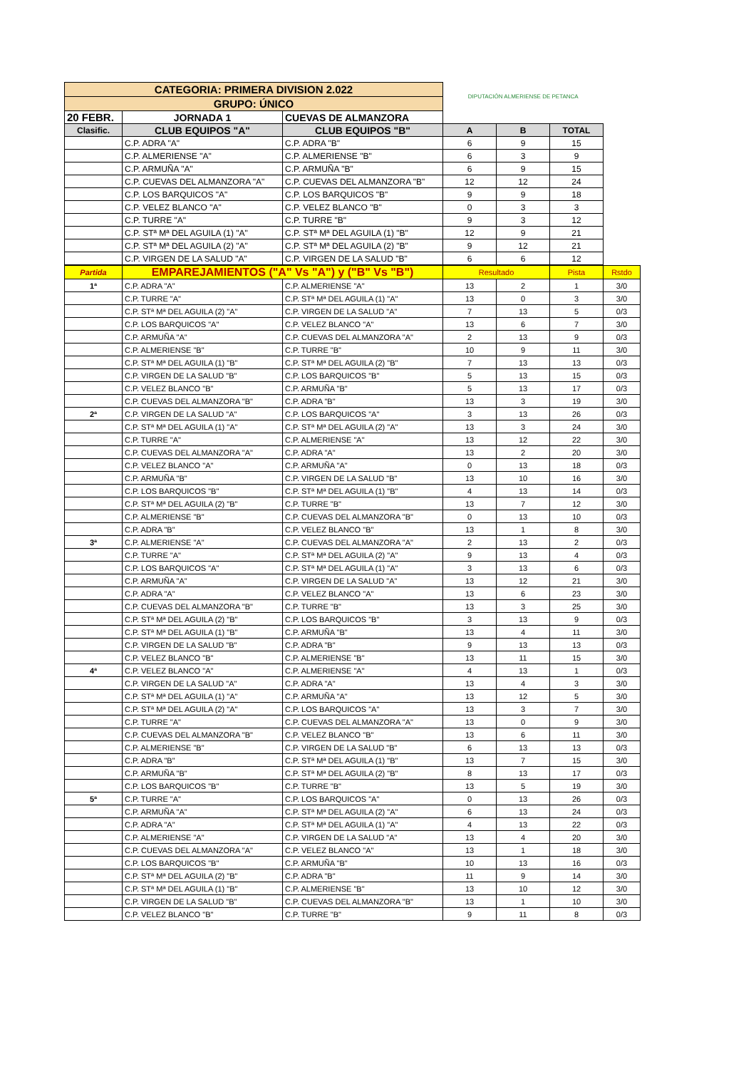| CATEGORIA: PRIMERA DIVISION 2.022 | | | DIPUTACIÓN ALMERIENSE DE PETANCA | | |
| GRUPO: ÚNICO | | | | | |
| 20 FEBR. | JORNADA 1 | CUEVAS DE ALMANZORA | | | |
| Clasific. | CLUB EQUIPOS "A" | CLUB EQUIPOS "B" | A | B | TOTAL |
| | C.P. ADRA "A" | C.P. ADRA "B" | 6 | 9 | 15 |
| | C.P. ALMERIENSE "A" | C.P. ALMERIENSE "B" | 6 | 3 | 9 |
| | C.P. ARMUÑA "A" | C.P. ARMUÑA "B" | 6 | 9 | 15 |
| | C.P. CUEVAS DEL ALMANZORA "A" | C.P. CUEVAS DEL ALMANZORA "B" | 12 | 12 | 24 |
| | C.P. LOS BARQUICOS "A" | C.P. LOS BARQUICOS "B" | 9 | 9 | 18 |
| | C.P. VELEZ BLANCO "A" | C.P. VELEZ BLANCO "B" | 0 | 3 | 3 |
| | C.P. TURRE "A" | C.P. TURRE "B" | 9 | 3 | 12 |
| | C.P. STª Mª DEL AGUILA (1) "A" | C.P. STª Mª DEL AGUILA (1) "B" | 12 | 9 | 21 |
| | C.P. STª Mª DEL AGUILA (2) "A" | C.P. STª Mª DEL AGUILA (2) "B" | 9 | 12 | 21 |
| | C.P. VIRGEN DE LA SALUD "A" | C.P. VIRGEN DE LA SALUD "B" | 6 | 6 | 12 |
| Partida | EMPAREJAMIENTOS ("A" Vs "A") y ("B" Vs "B") | | Resultado | | Pista | Rstdo |
| 1ª | C.P. ADRA "A" | C.P. ALMERIENSE "A" | 13 | 2 | 1 | 3/0 |
| | C.P. TURRE "A" | C.P. STª Mª DEL AGUILA (1) "A" | 13 | 0 | 3 | 3/0 |
| | C.P. STª Mª DEL AGUILA (2) "A" | C.P. VIRGEN DE LA SALUD "A" | 7 | 13 | 5 | 0/3 |
| | C.P. LOS BARQUICOS "A" | C.P. VELEZ BLANCO "A" | 13 | 6 | 7 | 3/0 |
| | C.P. ARMUÑA "A" | C.P. CUEVAS DEL ALMANZORA "A" | 2 | 13 | 9 | 0/3 |
| | C.P. ALMERIENSE "B" | C.P. TURRE "B" | 10 | 9 | 11 | 3/0 |
| | C.P. STª Mª DEL AGUILA (1) "B" | C.P. STª Mª DEL AGUILA (2) "B" | 7 | 13 | 13 | 0/3 |
| | C.P. VIRGEN DE LA SALUD "B" | C.P. LOS BARQUICOS "B" | 5 | 13 | 15 | 0/3 |
| | C.P. VELEZ BLANCO "B" | C.P. ARMUÑA "B" | 5 | 13 | 17 | 0/3 |
| | C.P. CUEVAS DEL ALMANZORA "B" | C.P. ADRA "B" | 13 | 3 | 19 | 3/0 |
| 2ª | C.P. VIRGEN DE LA SALUD "A" | C.P. LOS BARQUICOS "A" | 3 | 13 | 26 | 0/3 |
| | C.P. STª Mª DEL AGUILA (1) "A" | C.P. STª Mª DEL AGUILA (2) "A" | 13 | 3 | 24 | 3/0 |
| | C.P. TURRE "A" | C.P. ALMERIENSE "A" | 13 | 12 | 22 | 3/0 |
| | C.P. CUEVAS DEL ALMANZORA "A" | C.P. ADRA "A" | 13 | 2 | 20 | 3/0 |
| | C.P. VELEZ BLANCO "A" | C.P. ARMUÑA "A" | 0 | 13 | 18 | 0/3 |
| | C.P. ARMUÑA "B" | C.P. VIRGEN DE LA SALUD "B" | 13 | 10 | 16 | 3/0 |
| | C.P. LOS BARQUICOS "B" | C.P. STª Mª DEL AGUILA (1) "B" | 4 | 13 | 14 | 0/3 |
| | C.P. STª Mª DEL AGUILA (2) "B" | C.P. TURRE "B" | 13 | 7 | 12 | 3/0 |
| | C.P. ALMERIENSE "B" | C.P. CUEVAS DEL ALMANZORA "B" | 0 | 13 | 10 | 0/3 |
| | C.P. ADRA "B" | C.P. VELEZ BLANCO "B" | 13 | 1 | 8 | 3/0 |
| 3ª | C.P. ALMERIENSE "A" | C.P. CUEVAS DEL ALMANZORA "A" | 2 | 13 | 2 | 0/3 |
| | C.P. TURRE "A" | C.P. STª Mª DEL AGUILA (2) "A" | 9 | 13 | 4 | 0/3 |
| | C.P. LOS BARQUICOS "A" | C.P. STª Mª DEL AGUILA (1) "A" | 3 | 13 | 6 | 0/3 |
| | C.P. ARMUÑA "A" | C.P. VIRGEN DE LA SALUD "A" | 13 | 12 | 21 | 3/0 |
| | C.P. ADRA "A" | C.P. VELEZ BLANCO "A" | 13 | 6 | 23 | 3/0 |
| | C.P. CUEVAS DEL ALMANZORA "B" | C.P. TURRE "B" | 13 | 3 | 25 | 3/0 |
| | C.P. STª Mª DEL AGUILA (2) "B" | C.P. LOS BARQUICOS "B" | 3 | 13 | 9 | 0/3 |
| | C.P. STª Mª DEL AGUILA (1) "B" | C.P. ARMUÑA "B" | 13 | 4 | 11 | 3/0 |
| | C.P. VIRGEN DE LA SALUD "B" | C.P. ADRA "B" | 9 | 13 | 13 | 0/3 |
| | C.P. VELEZ BLANCO "B" | C.P. ALMERIENSE "B" | 13 | 11 | 15 | 3/0 |
| 4ª | C.P. VELEZ BLANCO "A" | C.P. ALMERIENSE "A" | 4 | 13 | 1 | 0/3 |
| | C.P. VIRGEN DE LA SALUD "A" | C.P. ADRA "A" | 13 | 4 | 3 | 3/0 |
| | C.P. STª Mª DEL AGUILA (1) "A" | C.P. ARMUÑA "A" | 13 | 12 | 5 | 3/0 |
| | C.P. STª Mª DEL AGUILA (2) "A" | C.P. LOS BARQUICOS "A" | 13 | 3 | 7 | 3/0 |
| | C.P. TURRE "A" | C.P. CUEVAS DEL ALMANZORA "A" | 13 | 0 | 9 | 3/0 |
| | C.P. CUEVAS DEL ALMANZORA "B" | C.P. VELEZ BLANCO "B" | 13 | 6 | 11 | 3/0 |
| | C.P. ALMERIENSE "B" | C.P. VIRGEN DE LA SALUD "B" | 6 | 13 | 13 | 0/3 |
| | C.P. ADRA "B" | C.P. STª Mª DEL AGUILA (1) "B" | 13 | 7 | 15 | 3/0 |
| | C.P. ARMUÑA "B" | C.P. STª Mª DEL AGUILA (2) "B" | 8 | 13 | 17 | 0/3 |
| | C.P. LOS BARQUICOS "B" | C.P. TURRE "B" | 13 | 5 | 19 | 3/0 |
| 5ª | C.P. TURRE "A" | C.P. LOS BARQUICOS "A" | 0 | 13 | 26 | 0/3 |
| | C.P. ARMUÑA "A" | C.P. STª Mª DEL AGUILA (2) "A" | 6 | 13 | 24 | 0/3 |
| | C.P. ADRA "A" | C.P. STª Mª DEL AGUILA (1) "A" | 4 | 13 | 22 | 0/3 |
| | C.P. ALMERIENSE "A" | C.P. VIRGEN DE LA SALUD "A" | 13 | 4 | 20 | 3/0 |
| | C.P. CUEVAS DEL ALMANZORA "A" | C.P. VELEZ BLANCO "A" | 13 | 1 | 18 | 3/0 |
| | C.P. LOS BARQUICOS "B" | C.P. ARMUÑA "B" | 10 | 13 | 16 | 0/3 |
| | C.P. STª Mª DEL AGUILA (2) "B" | C.P. ADRA "B" | 11 | 9 | 14 | 3/0 |
| | C.P. STª Mª DEL AGUILA (1) "B" | C.P. ALMERIENSE "B" | 13 | 10 | 12 | 3/0 |
| | C.P. VIRGEN DE LA SALUD "B" | C.P. CUEVAS DEL ALMANZORA "B" | 13 | 1 | 10 | 3/0 |
| | C.P. VELEZ BLANCO "B" | C.P. TURRE "B" | 9 | 11 | 8 | 0/3 |